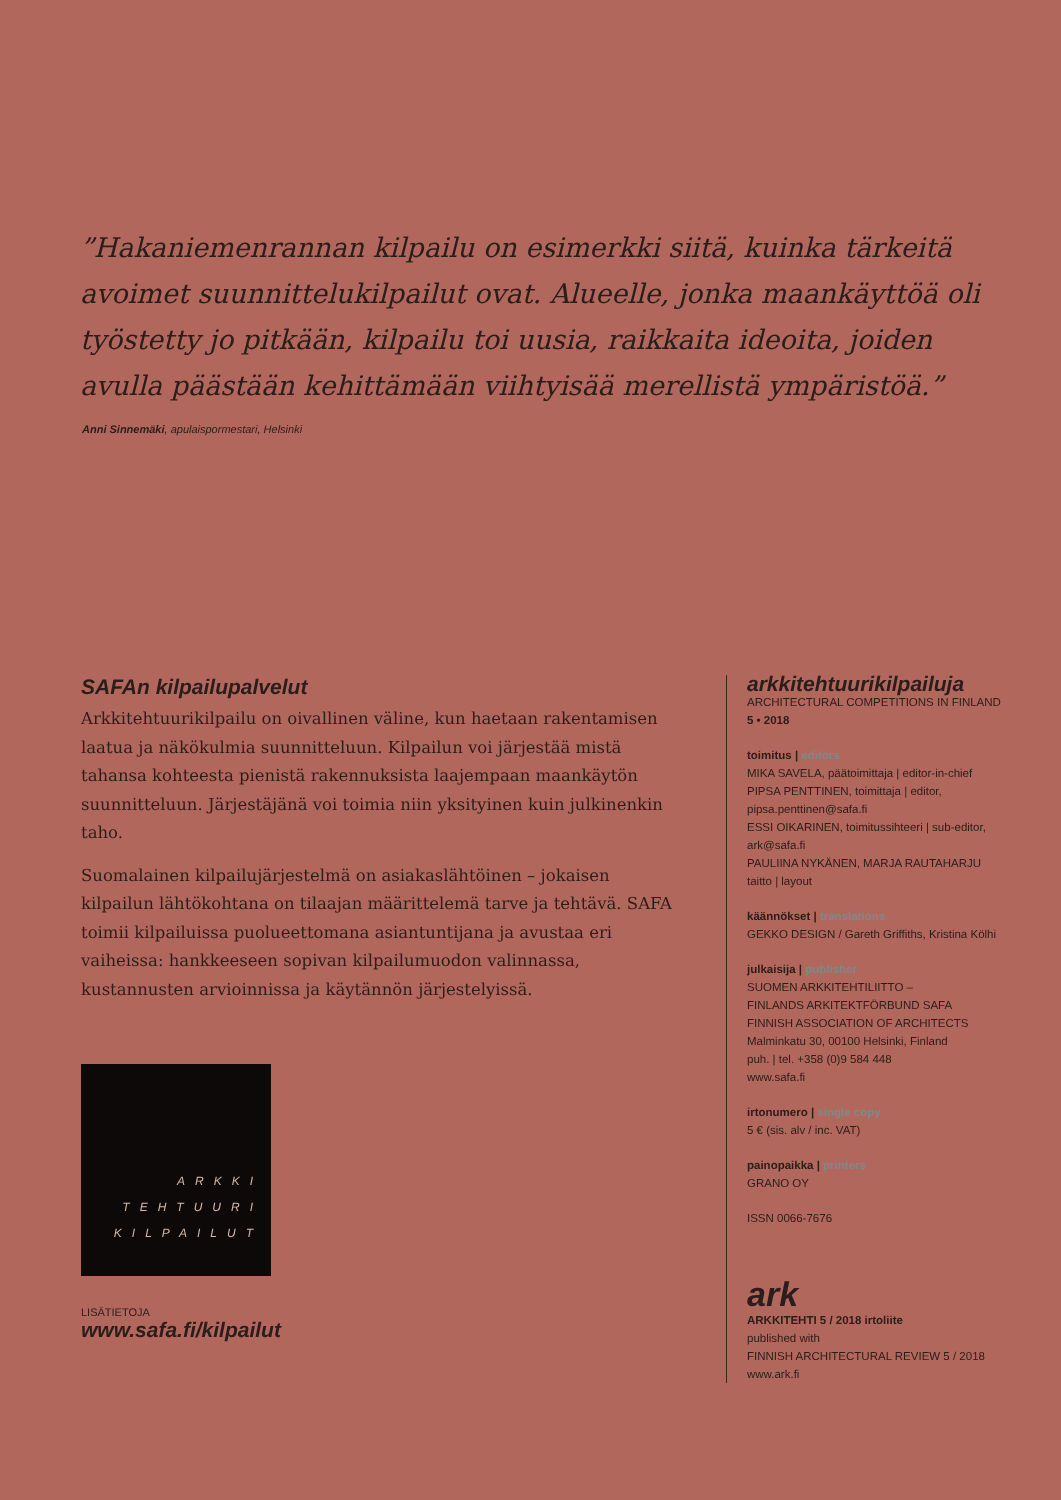”Hakaniemenrannan kilpailu on esimerkki siitä, kuinka tärkeitä avoimet suunnittelukilpailut ovat. Alueelle, jonka maankäyttöä oli työstetty jo pitkään, kilpailu toi uusia, raikkaita ideoita, joiden avulla päästään kehittämään viihtyisää merellistä ympäristöä.”
Anni Sinnemäki, apulaispormestari, Helsinki
SAFAn kilpailupalvelut
Arkkitehtuurikilpailu on oivallinen väline, kun haetaan rakentamisen laatua ja näkökulmia suunnitteluun. Kilpailun voi järjestää mistä tahansa kohteesta pienistä rakennuksista laajempaan maankäytön suunnitteluun. Järjestäjänä voi toimia niin yksityinen kuin julkinenkin taho.
Suomalainen kilpailujärjestelmä on asiakaslähtöinen – jokaisen kilpailun lähtökohtana on tilaajan määrittelemä tarve ja tehtävä. SAFA toimii kilpailuissa puolueettomana asiantuntijana ja avustaa eri vaiheissa: hankkeeseen sopivan kilpailumuodon valinnassa, kustannusten arvioinnissa ja käytännön järjestelyissä.
ARKKI
TEHTUURI
KILPAILUT
LISÄTIETOJA
www.safa.fi/kilpailut
arkkitehtuurikilpailuja
ARCHITECTURAL COMPETITIONS IN FINLAND
5 • 2018
toimitus | editors
MIKA SAVELA, päätoimittaja | editor-in-chief
PIPSA PENTTINEN, toimittaja | editor, pipsa.penttinen@safa.fi
ESSI OIKARINEN, toimitussihteeri | sub-editor, ark@safa.fi
PAULIINA NYKÄNEN, MARJA RAUTAHARJU taitto | layout
käännökset | translations
GEKKO DESIGN / Gareth Griffiths, Kristina Kölhi
julkaisija | publisher
SUOMEN ARKKITEHTILIITTO –
FINLANDS ARKITEKTFÖRBUND SAFA
FINNISH ASSOCIATION OF ARCHITECTS
Malminkatu 30, 00100 Helsinki, Finland
puh. | tel. +358 (0)9 584 448
www.safa.fi
irtonumero | single copy
5 € (sis. alv / inc. VAT)
painopaikka | printers
GRANO OY
ISSN 0066-7676
ark
ARKKITEHTI 5 / 2018 irtoliite
published with
FINNISH ARCHITECTURAL REVIEW 5 / 2018
www.ark.fi